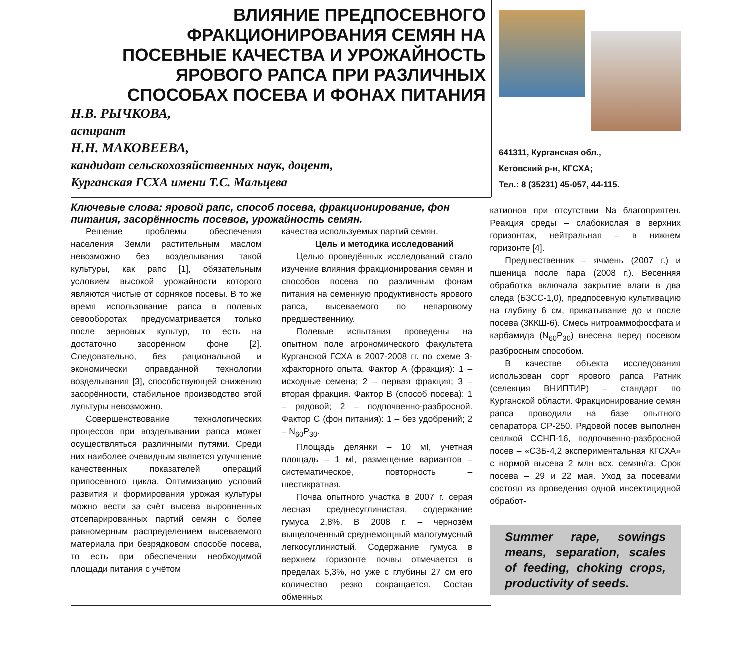ВЛИЯНИЕ ПРЕДПОСЕВНОГО
ФРАКЦИОНИРОВАНИЯ СЕМЯН НА
ПОСЕВНЫЕ КАЧЕСТВА И УРОЖАЙНОСТЬ
ЯРОВОГО РАПСА ПРИ РАЗЛИЧНЫХ
СПОСОБАХ ПОСЕВА И ФОНАХ ПИТАНИЯ
Н.В. РЫЧКОВА,
аспирант
Н.Н. МАКОВЕЕВА,
кандидат сельскохозяйственных наук, доцент,
Курганская ГСХА имени Т.С. Мальцева
641311, Курганская обл.,
Кетовский р-н, КГСХА;
Тел.: 8 (35231) 45-057, 44-115.
Ключевые слова: яровой рапс, способ посева, фракционирование, фон питания, засорённость посевов, урожайность семян.
Решение проблемы обеспечения населения Земли растительным маслом невозможно без возделывания такой культуры, как рапс [1], обязательным условием высокой урожайности которого являются чистые от сорняков посевы. В то же время использование рапса в полевых севооборотах предусматривается только после зерновых культур, то есть на достаточно засорённом фоне [2]. Следовательно, без рациональной и экономически оправданной технологии возделывания [3], способствующей снижению засорённости, стабильное производство этой лультуры невозможно.
Совершенствование технологических процессов при возделывании рапса может осуществляться различными путями. Среди них наиболее очевидным является улучшение качественных показателей операций припосевного цикла. Оптимизацию условий развития и формирования урожая культуры можно вести за счёт высева выровненных отсепарированных партий семян с более равномерным распределением высеваемого материала при безрядковом способе посева, то есть при обеспечении необходимой площади питания с учётом
качества используемых партий семян.
Цель и методика исследований
Целью проведённых исследований стало изучение влияния фракционирования семян и способов посева по различным фонам питания на семенную продуктивность ярового рапса, высеваемого по непаровому предшественнику.
Полевые испытания проведены на опытном поле агрономического факультета Курганской ГСХА в 2007-2008 гг. по схеме 3-хфакторного опыта. Фактор А (фракция): 1 – исходные семена; 2 – первая фракция; 3 – вторая фракция. Фактор В (способ посева): 1 – рядовой; 2 – подпочвенно-разбросной. Фактор С (фон питания): 1 – без удобрений; 2 – N<sub>60</sub>P<sub>30</sub>.
Площадь делянки – 10 мІ, учетная площадь – 1 мІ, размещение вариантов – систематическое, повторность – шестикратная.
Почва опытного участка в 2007 г. серая лесная среднесуглинистая, содержание гумуса 2,8%. В 2008 г. – чернозём выщелоченный среднемощный малогумусный легкосуглинистый. Содержание гумуса в верхнем горизонте почвы отмечается в пределах 5,3%, но уже с глубины 27 см его количество резко сокращается. Состав обменных
катионов при отсутствии Na благоприятен. Реакция среды – слабокислая в верхних горизонтах, нейтральная – в нижнем горизонте [4].
Предшественник – ячмень (2007 г.) и пшеница после пара (2008 г.). Весенняя обработка включала закрытие влаги в два следа (БЗСС-1,0), предпосевную культивацию на глубину 6 см, прикатывание до и после посева (3ККШ-6). Смесь нитроаммофосфата и карбамида (N<sub>60</sub>P<sub>30</sub>) внесена перед посевом разбросным способом.
В качестве объекта исследования использован сорт ярового рапса Ратник (селекция ВНИПТИР) – стандарт по Курганской области. Фракционирование семян рапса проводили на базе опытного сепаратора СР-250. Рядовой посев выполнен сеялкой ССНП-16, подпочвенно-разбросной посев – «СЗБ-4,2 экспериментальная КГСХА» с нормой высева 2 млн всх. семян/га. Срок посева – 29 и 22 мая. Уход за посевами состоял из проведения одной инсектицидной обработ-
Summer rape, sowings means, separation, scales of feeding, choking crops, productivity of seeds.